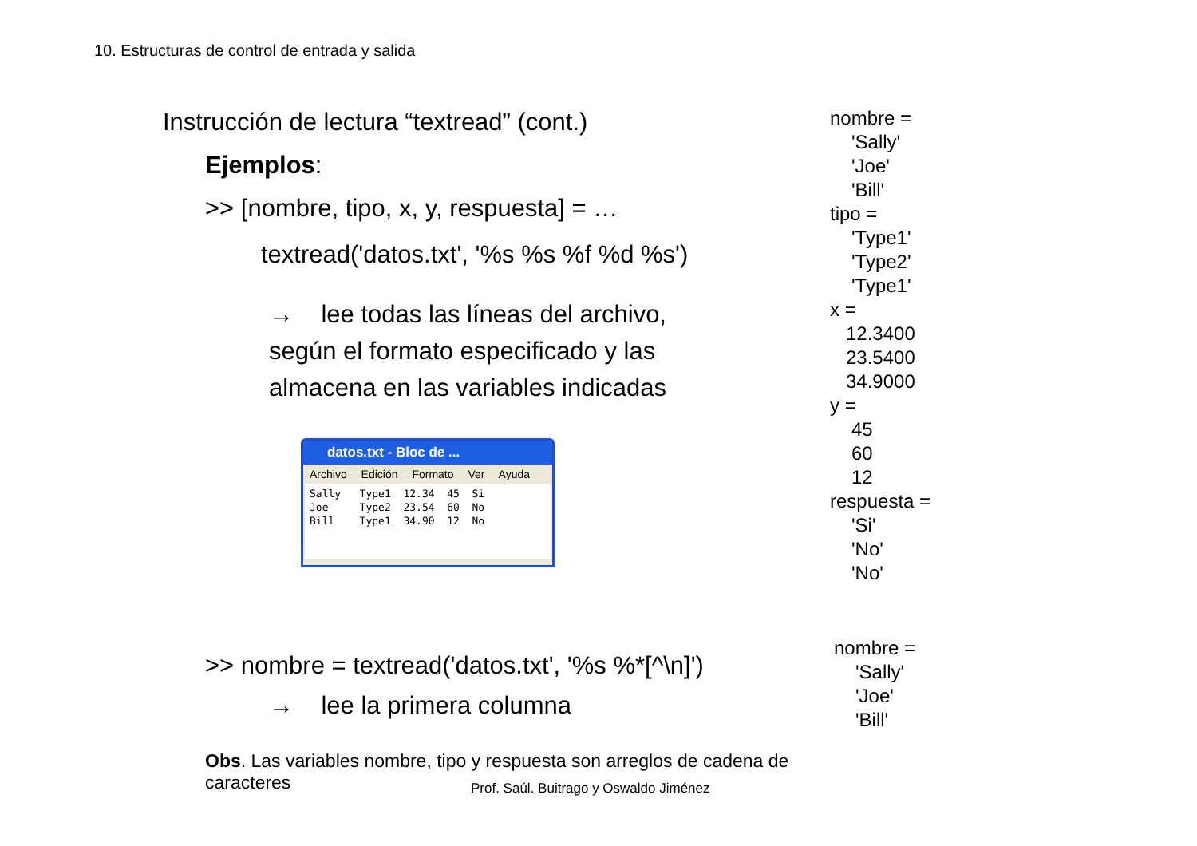10. Estructuras de control de entrada y salida
Instrucción de lectura “textread” (cont.)
Ejemplos:
>> [nombre, tipo, x, y, respuesta] = …
textread('datos.txt', '%s %s %f %d %s')
→ lee todas las líneas del archivo,
según el formato especificado y las
almacena en las variables indicadas
datos.txt - Bloc de ...
Archivo Edición Formato Ver Ayuda
Sally Type1 12.34 45 Si Joe Type2 23.54 60 No Bill Type1 34.90 12 No
>> nombre = textread('datos.txt', '%s %*[^\n]')
→ lee la primera columna
Obs. Las variables nombre, tipo y respuesta son arreglos de cadena de caracteres
nombre =
'Sally'
'Joe'
'Bill'
tipo =
'Type1'
'Type2'
'Type1'
x =
12.3400
23.5400
34.9000
y =
45
60
12
respuesta =
'Si'
'No'
'No'
nombre =
'Sally'
'Joe'
'Bill'
Prof. Saúl. Buitrago y Oswaldo Jiménez